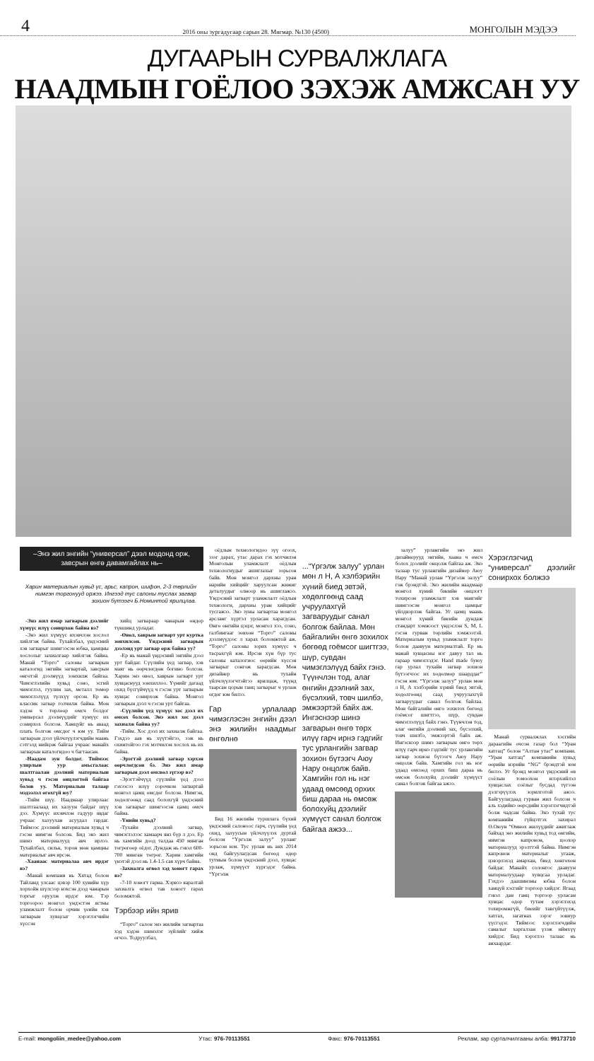4 2016 оны зургадугаар сарын 28. Мягмар. №130 (4500) МОНГОЛЫН МЭДЭЭ
ДУГААРЫН СУРВАЛЖЛАГА
НААДМЫН ГОЁЛОО ЗЭХЭЖ АМЖСАН УУ
–Энэ жил энгийн “универсал” дээл модонд орж, завсрын өнгө давамгайлах нь–
Харин материалын хувьд үс, арьс, капрон, шифон, 2-3 төрлийн нимгэн торгонууд оржээ. Ингээд тус салоны туслах загвар зохион бүтээгч Б.Номинтой ярилцлаа.
-Энэ жил ямар загварын дээлийг хүмүүс илүү сонирхож байна вэ?
-Энэ жил хүмүүс ихэвчлэн хослол хийлгэж байна. Тухайлбал, үндэсний хэв загварыг шингээсэн юбка, цамцны хослолыг захиалгаар хийлгэж байна. Манай “Торго” салоны загварын каталогид энгийн загвартай, завсрын өнгөтэй дээлнүүд зонхилж байгаа. Чимэглэлийн хувьд соно, эсгий чимэглэл, гуулин зах, металл төмөр чимэглэлүүд түлхүү орсон. Ер нь классик загвар голчилж байна. Мөн хэдэн ч төрлөөр өмсч болдог универсал дээлнүүдийг хүмүүс их сонирхох болсон. Ханцуйг нь аваад плать болгож өмсдөг ч юм уу. Тийм загварын дээл үйлчлүүлэгчдийн маань сэтгэлд нийцэж байгаа учраас манайх загварын каталогидоо ч багтаасан.
-Наадам зун болдог. Тиймээс улирлын уур амьсгалаас шалтгаалан дээлний материалын хувьд ч гэсэн онцлогтой байгаа болов уу. Материалын талаар мэдээлэл өгөхгүй юу?
-Тийм шүү. Наадмаар улирлаас шалтгаалаад их халуун байдаг шүү дээ. Хүмүүс ихэвчлэн гадуур явдаг учраас халуухан асуудал гардаг. Тиймээс дээлний материалын хувьд ч гэсэн нимгэн болсон. Бид энэ жил шинэ материалууд авч ирлээ. Тухайлбал, сильк, торон мөн цамцны материалыг авч ирсэн.
-Хаанаас материалаа авч ирдэг вэ?
-Манай компани нь Хятад болон Тайланд улсаас цэвэр 100 хувийн хүр хорхойн шүлсээр нэхсэн дээд чанарын торгыг оруулж ирдэг юм. Тэр торгоороо монгол үндэстэн ястны уламжлалт болон орчин үеийн хэв загварын хувцсыг хэрэглэгчийн хүссэн
хийц загвараар чанарын өндөр түвшинд урладаг.
-Өвөл, хаврын загварт урт куртка зонхилсон. Үндэсний загварын дээлэнд урт загвар орж байна уу?
-Ер нь манай үндэсний энгийн дээл урт байдаг. Сүүлийн үед загвар, хэв маяг нь өөрчлөгдөж богино болсон. Харин энэ өвөл, хаврын загварт урт хувцаснууд зонхиллоо. Үүнийг дагаад охид бүсгүйчүүд ч гэсэн урт загварын хувцас сонирхож байна. Монгол загварын дээл ч гэсэн урт байгаа.
-Сүүлийн үед хүмүүс хос дээл их өмсөх болсон. Энэ жил хос дээл захиалж байна уу?
-Тийм. Хос дээл их захиалж байгаа. Гэхдээ аав нь хүүтэйгээ, ээж нь охинтойгоо гэх мэтчилэн хослох нь их байна.
-Эрэгтэй дээлний загвар хэрхэн өөрчлөгдсөн бэ. Энэ жил ямар загварын дээл өмсвөл зүгээр вэ?
-Эрэгтэйчүүд сүүлийн үед дээл гэхээсээ илүү сорочкон загвартай монгол цамц өмсдөг болсон. Нимгэн, хөдөлгөөнд саад болохгүй үндэсний хэв загварыг шингээсэн цамц өмсч байна.
-Үнийн хувьд?
-Тухайн дээлний загвар, чимэглэлээс хамаарч янз бүр л дээ. Ер нь хамгийн доод талдаа 450 мянган төгрөгөөр оёдог. Дундаж нь гэвэл 600-700 мянган төгрөг. Харин хамгийн үнэтэй дээл нь 1.4-1.5 сая хүрч байна.
-Захиалга өгвөл хэд хоногт гарах вэ?
-7-10 хоногт гарна. Хэрвээ яаралтай захиалга өгвөл тав хоногт гарах боломжтой.
Тэрбээр ийн ярив
“Торго” салон энэ жилийн загвартаа хэд хэдэн шинэлэг зүйлийг хийж өгчээ. Тодруулбал,
оёдлын технологидоо зүү оroox, зээг дарах, утас дарах гэх мэтчилэн Монголын уламжлалт оёдлын технологиудыг ашиглахыг зорьсон байв. Мөн монгол дархны уран нарийн хийцийг харуулсан жижиг деталуудыг олноор нь ашиглажээ. Үндэсний загварт уламжлалт оёдлын технологи, дархны уран хийцийг тусгажээ. Энэ зуны загвартаа монгол арсланг хүртэл урласан харагдсан. Өнгө өнгийн цэцэг, монгол хээ, соно, галбингааг зөвхөн “Торго” салоны дээлнүүдээс л харах боломжтой аж. “Торго” салоны зорих хүмүүс ч тасрахгүй юм. Ирсэн хүн бүр тус салоны каталогиос өөрийн хүссэн загварыг сонгож харагдсан. Мөн дизайнер нь тухайн үйлчлүүлэгчтэйгээ ярилцаж, түүнд таарсан цорын ганц загварыг ч урлаж өгдөг юм билээ.
Гар урлалаар чимэглэсэн энгийн дээл энэ жилийн наадмыг өнгөлнө
Бид 16 жилийн туршлага бүхий үндэсний салоноос гарч, сүүлийн үед охид, залуусын үйлчлүүлэх дуртай болсон “Үргэлж залуу” урланг зорьсон юм. Тус урлан нь анх 2014 онд байгуулагдсан бөгөөд өдөр тутмын болон үндэсний дээл, хувцас урлаж, хүмүүст хүргэдэг байна. “Үргэлж
...“Үргэлж залуу” урлан мөн л Н, А хэлбэрийн хүний биед эвтэй, хөдөлгөөнд саад учруулахгүй загваруудыг санал болгож байлаа. Мөн байгалийн өнгө зохилох бөгөөд гоёмсог шигтгээ, шүр, сувдан чимэглэлүүд байх гэнэ. Түүнчлэн тод, алаг өнгийн дээлний зах, бүсэлхий, товч шилбэ, эмжээртэй байх аж. Ингэснээр шинэ загварын өнгө төрх илүү гарч ирнэ гэдгийг тус урлангийн загвар зохион бүтээгч Аюу Нару онцолж байв. Хамгийн гол нь нэг удаад өмсөөд орхих биш дараа нь өмсөж болохуйц дээлийг хүмүүст санал болгож байгаа ажээ...
залуу” урлангийн энэ жил дизайнерууд энгийн, хаана ч өмсч болох дээлийг онцолж байгаа аж. Энэ талаар тус урлангийн дизайнер Аюу Нару “Манай урлан “Үргэлж залуу” гэж брэндтэй. Энэ жилийн наадмаар монгол хүний биеийн онцлогт тохирсон уламжлалт хэв маягийг шингээсэн монгол цамцыг үйлдвэрлэж байгаа. Уг цамц маань монгол хүний биеийн дундаж стандарт хэмжээст үндэслэн S, M, L гэсэн гурван төрлийн хэмжээтэй. Материалын хувьд уламжлалт торго болон даавуун материалтай. Ер нь манай хувцасны нэг давуу тал нь гараар чимэглэдэг. Hand made буюу гар урлал тухайн загвар зохион бүтээгчээс их хөдөлмөр шаарддаг” гэсэн юм. “Үргэлж залуу” урлан мөн л Н, А хэлбэрийн хүний биед эвтэй, хөдөлгөөнд саад учруулахгүй загваруудыг санал болгож байлаа. Мөн байгалийн өнгө зохилох бөгөөд гоёмсог шигтгээ, шүр, сувдан чимэглэлүүд байх гэнэ. Түүнчлэн тод, алаг өнгийн дээлний зах, бүсэлхий, товч шилбэ, эмжээртэй байх аж. Ингэснээр шинэ загварын өнгө төрх илүү гарч ирнэ гэдгийг тус урлангийн загвар зохион бүтээгч Аюу Нару онцолж байв. Хамгийн гол нь нэг удаад өмсөөд орхих биш дараа нь өмсөж болохуйц дээлийг хүмүүст санал болгож байгаа ажээ.
Хэрэглэгчид “универсал” дээлийг сонирхох болжээ
Манай сурвалжлах хэсгийн дараагийн очсон газар бол “Уран хатгац” болон “Алтан утас” компани. “Уран хатгац” компанийн хувьд өөрийн нэрийн “NG” брэндтэй юм билээ. Уг брэнд монгол үндэсний өв соёлын томоохон илэрхийлэл хувцаслах соёлыг бусдад түгээн дэлгэрүүлэх зорилготой ажээ. Байгуулагдаад гурван жил болсон ч аль хэдийнэ өөрсдийн хэрэглэгчидтэй болж чадсан байна. Энэ тухай тус компанийн гүйцэтгэх захирал Ө.Оюун “Өмнөх жилүүдийг ажиглаж байхад энэ жилийн хувьд тод өнгийн, нимгэн капронон, цоохор материалууд эрэлттэй байна. Нимгэн капронон материалыг угааж, цэвэрлэхэд амархан, биед хөнгөхөн байдаг. Манайх солонгос даавуун материалуудаар хувцсаа урладаг. Гэхдээ даашинзны юбка болон ханцуй хэсгийг торгоор хийдэг. Ягаад гэвэл дан ганц торгоор урласан хувцас өдөр тутам хэрэглэхэд тохиромжгүй, биеийг тавгүйтүүлж, хатгах, загатнах зэрэг зовиур үүсгэдэг. Тиймээс хэрэглэгчдийн саналыг харгалзан үзэж иймхүү хийдэг. Бид хэрэглээ талаас нь анхаардаг.
E-mail: mongoliin_medee@yahoo.com Утас: 976-70113551 Факс: 976-70113551 Реклам, зар сурталчилгааны алба: 99173710